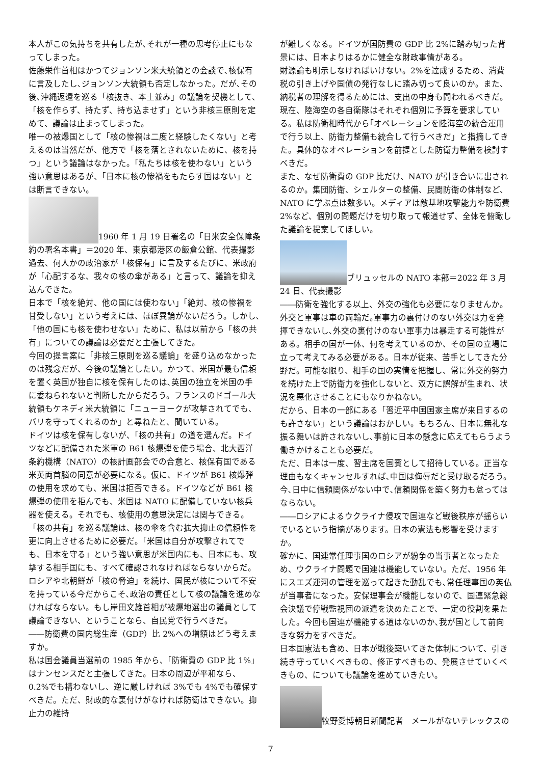本人がこの気持ちを共有したが､それが一種の思考停止にもなってしまった。
佐藤栄作首相はかつてジョンソン米大統領との会談で､核保有に言及したし､ジョンソン大統領も否定しなかった。だが､その後､沖縄返還を巡る「核抜き、本土並み」の議論を契機として、「核を作らず、持たず、持ち込ませず」という非核三原則を定めて、議論は止まってしまった。
唯一の被爆国として「核の惨禍は二度と経験したくない」と考えるのは当然だが、他方で「核を落とされないために、核を持つ」という議論はなかった。「私たちは核を使わない」という強い意思はあるが、「日本に核の惨禍をもたらす国はない」とは断言できない。
1960 年 1 月 19 日署名の「日米安全保障条約の署名本書」＝2020 年、東京都港区の飯倉公館、代表撮影
過去、何人かの政治家が「核保有」に言及するたびに、米政府が「心配するな、我々の核の傘がある」と言って、議論を抑え込んできた。
日本で「核を絶対、他の国には使わない」「絶対、核の惨禍を甘受しない」という考えには、ほぼ異論がないだろう。しかし､「他の国にも核を使わせない」ために、私は以前から「核の共有」についての議論は必要だと主張してきた。
今回の提言案に「非核三原則を巡る議論」を盛り込めなかったのは残念だが、今後の議論としたい。かつて、米国が最も信頼を置く英国が独自に核を保有したのは､英国の独立を米国の手に委ねられないと判断したからだろう。フランスのドゴール大統領もケネディ米大統領に「ニューヨークが攻撃されてでも、パリを守ってくれるのか」と尋ねたと、聞いている。
ドイツは核を保有しないが、「核の共有」の道を選んだ。ドイツなどに配備された米軍の B61 核爆弾を使う場合、北大西洋条約機構（NATO）の核計画部会での合意と、核保有国である米英両首脳の同意が必要になる。仮に、ドイツが B61 核爆弾の使用を求めても、米国は拒否できる。ドイツなどが B61 核爆弾の使用を拒んでも、米国は NATO に配備していない核兵器を使える。それでも、核使用の意思決定には関与できる。
「核の共有」を巡る議論は、核の傘を含む拡大抑止の信頼性を更に向上させるために必要だ。「米国は自分が攻撃されてでも、日本を守る」という強い意思が米国内にも、日本にも、攻撃する相手国にも、すべて確認されなければならないからだ。
ロシアや北朝鮮が「核の脅迫」を続け、国民が核について不安を持っている今だからこそ､政治の責任として核の議論を進めなければならない。もし岸田文雄首相が被爆地選出の議員として議論できない、ということなら、自民党で行うべきだ。
――防衛費の国内総生産（GDP）比 2%への増額はどう考えますか。
私は国会議員当選前の 1985 年から、「防衛費の GDP 比 1%」はナンセンスだと主張してきた。日本の周辺が平和なら、0.2%でも構わないし、逆に厳しければ 3%でも 4%でも確保すべきだ。ただ、財政的な裏付けがなければ防衛はできない。抑止力の維持
が難しくなる。ドイツが国防費の GDP 比 2%に踏み切った背景には、日本よりはるかに健全な財政事情がある。
財源論も明示しなければいけない。2%を達成するため、消費税の引き上げや国債の発行なしに踏み切って良いのか。また、納税者の理解を得るためには、支出の中身も問われるべきだ。
現在、陸海空の各自衛隊はそれぞれ個別に予算を要求している。私は防衛相時代から｢オペレーションを陸海空の統合運用で行う以上、防衛力整備も統合して行うべきだ」と指摘してきた。具体的なオペレーションを前提とした防衛力整備を検討すべきだ。
また、なぜ防衛費の GDP 比だけ、NATO が引き合いに出されるのか。集団防衛、シェルターの整備、民間防衛の体制など、NATO に学ぶ点は数多い。メディアは敵基地攻撃能力や防衛費 2%など、個別の問題だけを切り取って報道せず、全体を俯瞰した議論を提案してほしい。
ブリュッセルの NATO 本部＝2022 年 3 月 24 日、代表撮影
――防衛を強化する以上、外交の強化も必要になりませんか。
外交と軍事は車の両輪だ｡軍事力の裏付けのない外交は力を発揮できないし､外交の裏付けのない軍事力は暴走する可能性がある。相手の国が一体、何を考えているのか、その国の立場に立って考えてみる必要がある。日本が従来、苦手としてきた分野だ。可能な限り、相手の国の実情を把握し、常に外交的努力を続けた上で防衛力を強化しないと、双方に誤解が生まれ、状況を悪化させることにもなりかねない。
だから、日本の一部にある「習近平中国国家主席が来日するのも許さない」という議論はおかしい。もちろん、日本に無礼な振る舞いは許されないし､事前に日本の懸念に応えてもらうよう働きかけることも必要だ。
ただ、日本は一度、習主席を国賓として招待している。正当な理由もなくキャンセルすれば､中国は侮辱だと受け取るだろう。今､日中に信頼関係がない中で､信頼関係を築く努力も怠ってはならない。
――ロシアによるウクライナ侵攻で国連など戦後秩序が揺らいでいるという指摘があります。日本の憲法も影響を受けますか。
確かに、国連常任理事国のロシアが紛争の当事者となったため、ウクライナ問題で国連は機能していない。ただ、1956 年にスエズ運河の管理を巡って起きた動乱でも､常任理事国の英仏が当事者になった。安保理事会が機能しないので、国連緊急総会決議で停戦監視団の派遣を決めたことで、一定の役割を果たした。今回も国連が機能する道はないのか､我が国として前向きな努力をすべきだ。
日本国憲法も含め、日本が戦後築いてきた体制について、引き続き守っていくべきもの、修正すべきもの、発展させていくべきもの、についても議論を進めていきたい。
牧野愛博朝日新聞記者　メールがないテレックスの
7